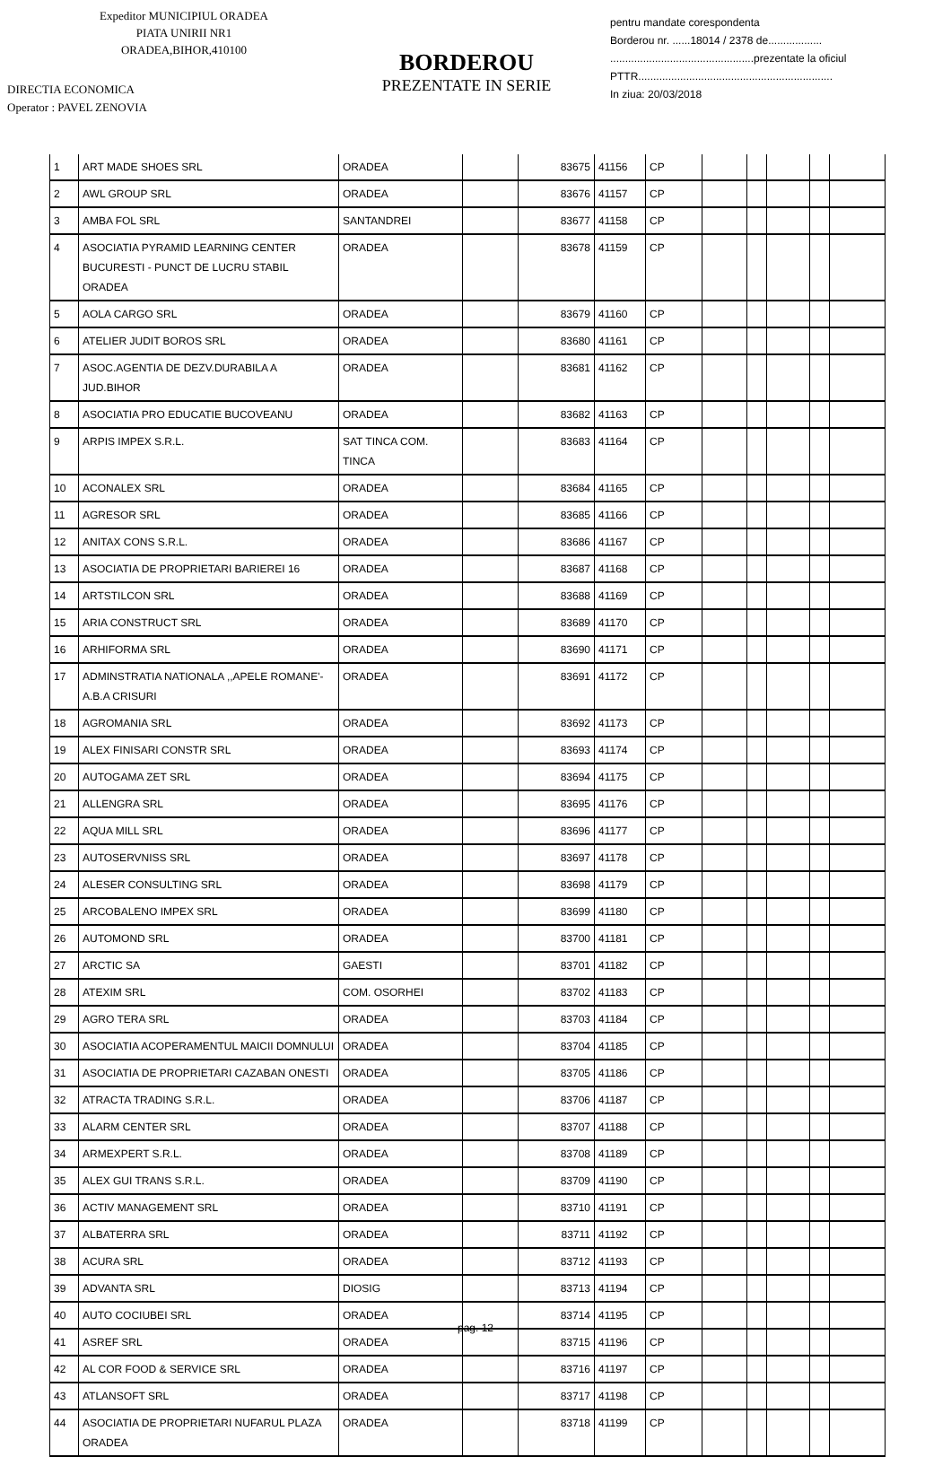Expeditor MUNICIPIUL ORADEA
PIATA UNIRII NR1
ORADEA,BIHOR,410100
DIRECTIA ECONOMICA
Operator : PAVEL ZENOVIA
BORDEROU
PREZENTATE IN SERIE
pentru mandate corespondenta
Borderou nr. ......18014 / 2378 de..................
................................................prezentate la oficiul
PTTR.................................................................
In ziua: 20/03/2018
| 1 | ART MADE SHOES SRL | ORADEA | | 83675 | 41156 | CP | | | | | |
| 2 | AWL GROUP SRL | ORADEA | | 83676 | 41157 | CP | | | | | |
| 3 | AMBA FOL SRL | SANTANDREI | | 83677 | 41158 | CP | | | | | |
| 4 | ASOCIATIA PYRAMID LEARNING CENTER BUCURESTI - PUNCT DE LUCRU STABIL ORADEA | ORADEA | | 83678 | 41159 | CP | | | | | |
| 5 | AOLA CARGO SRL | ORADEA | | 83679 | 41160 | CP | | | | | |
| 6 | ATELIER JUDIT BOROS SRL | ORADEA | | 83680 | 41161 | CP | | | | | |
| 7 | ASOC.AGENTIA DE DEZV.DURABILA A JUD.BIHOR | ORADEA | | 83681 | 41162 | CP | | | | | |
| 8 | ASOCIATIA PRO EDUCATIE BUCOVEANU | ORADEA | | 83682 | 41163 | CP | | | | | |
| 9 | ARPIS IMPEX S.R.L. | SAT TINCA COM. TINCA | | 83683 | 41164 | CP | | | | | |
| 10 | ACONALEX SRL | ORADEA | | 83684 | 41165 | CP | | | | | |
| 11 | AGRESOR SRL | ORADEA | | 83685 | 41166 | CP | | | | | |
| 12 | ANITAX CONS S.R.L. | ORADEA | | 83686 | 41167 | CP | | | | | |
| 13 | ASOCIATIA DE PROPRIETARI BARIEREI 16 | ORADEA | | 83687 | 41168 | CP | | | | | |
| 14 | ARTSTILCON SRL | ORADEA | | 83688 | 41169 | CP | | | | | |
| 15 | ARIA CONSTRUCT SRL | ORADEA | | 83689 | 41170 | CP | | | | | |
| 16 | ARHIFORMA SRL | ORADEA | | 83690 | 41171 | CP | | | | | |
| 17 | ADMINSTRATIA NATIONALA ,,APELE ROMANE'-A.B.A CRISURI | ORADEA | | 83691 | 41172 | CP | | | | | |
| 18 | AGROMANIA SRL | ORADEA | | 83692 | 41173 | CP | | | | | |
| 19 | ALEX FINISARI CONSTR SRL | ORADEA | | 83693 | 41174 | CP | | | | | |
| 20 | AUTOGAMA ZET SRL | ORADEA | | 83694 | 41175 | CP | | | | | |
| 21 | ALLENGRA SRL | ORADEA | | 83695 | 41176 | CP | | | | | |
| 22 | AQUA MILL SRL | ORADEA | | 83696 | 41177 | CP | | | | | |
| 23 | AUTOSERVNISS SRL | ORADEA | | 83697 | 41178 | CP | | | | | |
| 24 | ALESER CONSULTING SRL | ORADEA | | 83698 | 41179 | CP | | | | | |
| 25 | ARCOBALENO IMPEX SRL | ORADEA | | 83699 | 41180 | CP | | | | | |
| 26 | AUTOMOND SRL | ORADEA | | 83700 | 41181 | CP | | | | | |
| 27 | ARCTIC SA | GAESTI | | 83701 | 41182 | CP | | | | | |
| 28 | ATEXIM SRL | COM. OSORHEI | | 83702 | 41183 | CP | | | | | |
| 29 | AGRO TERA SRL | ORADEA | | 83703 | 41184 | CP | | | | | |
| 30 | ASOCIATIA ACOPERAMENTUL MAICII DOMNULUI | ORADEA | | 83704 | 41185 | CP | | | | | |
| 31 | ASOCIATIA DE PROPRIETARI CAZABAN ONESTI | ORADEA | | 83705 | 41186 | CP | | | | | |
| 32 | ATRACTA TRADING S.R.L. | ORADEA | | 83706 | 41187 | CP | | | | | |
| 33 | ALARM CENTER SRL | ORADEA | | 83707 | 41188 | CP | | | | | |
| 34 | ARMEXPERT S.R.L. | ORADEA | | 83708 | 41189 | CP | | | | | |
| 35 | ALEX GUI TRANS S.R.L. | ORADEA | | 83709 | 41190 | CP | | | | | |
| 36 | ACTIV MANAGEMENT SRL | ORADEA | | 83710 | 41191 | CP | | | | | |
| 37 | ALBATERRA SRL | ORADEA | | 83711 | 41192 | CP | | | | | |
| 38 | ACURA SRL | ORADEA | | 83712 | 41193 | CP | | | | | |
| 39 | ADVANTA SRL | DIOSIG | | 83713 | 41194 | CP | | | | | |
| 40 | AUTO COCIUBEI SRL | ORADEA | | 83714 | 41195 | CP | | | | | |
| 41 | ASREF SRL | ORADEA | | 83715 | 41196 | CP | | | | | |
| 42 | AL COR FOOD & SERVICE SRL | ORADEA | | 83716 | 41197 | CP | | | | | |
| 43 | ATLANSOFT SRL | ORADEA | | 83717 | 41198 | CP | | | | | |
| 44 | ASOCIATIA DE PROPRIETARI NUFARUL PLAZA ORADEA | ORADEA | | 83718 | 41199 | CP | | | | | |
pag. 12